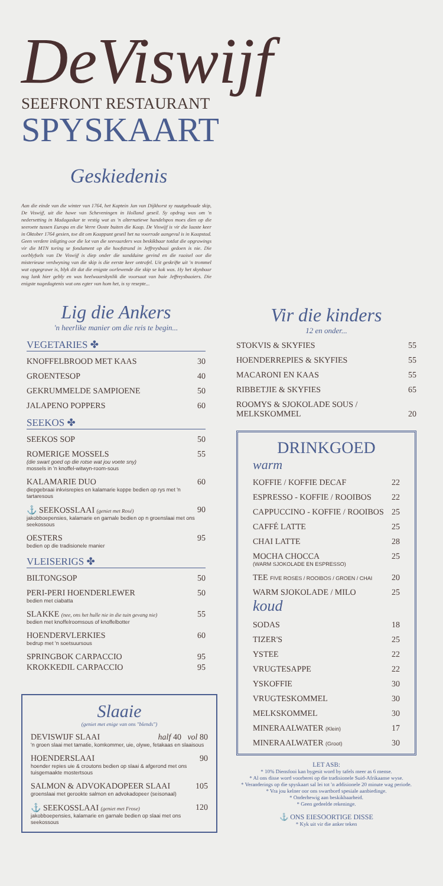DeViswijf
SEEFRONT RESTAURANT
SPYSKAART
Geskiedenis
Aan die einde van die winter van 1764, het Kaptein Jan van Dijkhorst sy nuutgeboude skip, De Viswijf, uit die hawe van Scheveningen in Holland geseil. Sy opdrag was om 'n nedersetting in Madagaskar te vestig wat as 'n alternatiewe handelspos moes dien op die seeroete tussen Europa en die Verre Ooste buiten die Kaap. De Viswijf is vir die laaste keer in Oktober 1764 gesien, toe dit om Kaappunt geseil het na voorrade aangevul is in Kaapstad. Geen verdere inligting oor die lot van die seevaarders was beskikbaar totdat die opgrawings vir die MTN toring se fondament op die hoofstrand in Jeffreysbaai gedoen is nie. Die oorblyfsels van De Viswijf is diep onder die sandduine gevind en die raaisel oor die misterieuse verdwyning van die skip is die eerste keer ontrafel. Uit geskrifte uit 'n trommel wat opgegrawe is, blyk dit dat die enigste oorlewende die skip se kok was. Hy het skynbaar nog lank hier gebly en was heelwaarskynlik die voorsaat van baie Jeffreysbaaiers. Die enigste nagedagtenis wat ons egter van hom het, is sy resepte...
Lig die Ankers
'n heerlike manier om die reis te begin...
VEGETARIES ✤
KNOFFELBROOD MET KAAS 30
GROENTESOP 40
GEKRUMMELDE SAMPIOENE 50
JALAPENO POPPERS 60
SEEKOS ✤
SEEKOS SOP 50
ROMERIGE MOSSELS 55
(die swart goed op die rotse wat jou voete sny)
mossels in 'n knoffel-witwyn-room-sous
KALAMARIE DUO 60
diepgebraai inkvisrepies en kalamarie koppe bedien op rys met 'n tartaresous
⚓ SEEKOSSLAAI (geniet met Rosé) 90
jakobboepensies, kalamarie en garnale bedien op n groenslaai met ons seekossous
OESTERS 95
bedien op die tradisionele manier
VLEISERIGS ✤
BILTONGSOP 50
PERI-PERI HOENDERLEWER 50
bedien met ciabatta
SLAKKE (nee, ons het hulle nie in die tuin gevang nie) 55
bedien met knoffelroomsous of knoffelbotter
HOENDERVLERKIES 60
bedrup met 'n soetsuursous
SPRINGBOK CARPACCIO 95
KROKKEDIL CARPACCIO 95
Slaaie
(geniet met enige van ons "blends")
DEVISWIJF SLAAI half 40 vol 80
'n groen slaai met tamatie, komkommer, uie, olywe, fetakaas en slaaisous
HOENDERSLAAI 90
hoender repies uie & croutons bedien op slaai & afgerond met ons tuisgemaakte mostertsous
SALMON & ADVOKADOPEER SLAAI 105
groenslaai met gerookte salmon en advokadopeer (seisonaal)
⚓ SEEKOSSLAAI (geniet met Frose) 120
jakobboepensies, kalamarie en garnale bedien op slaai met ons seekossous
Vir die kinders
12 en onder...
STOKVIS & SKYFIES 55
HOENDERREPIES & SKYFIES 55
MACARONI EN KAAS 55
RIBBETJIE & SKYFIES 65
ROOMYS & SJOKOLADE SOUS /
MELKSKOMMEL 20
DRINKGOED
warm
KOFFIE / KOFFIE DECAF 22
ESPRESSO - KOFFIE / ROOIBOS 22
CAPPUCCINO - KOFFIE / ROOIBOS 25
CAFFÉ LATTE 25
CHAI LATTE 28
MOCHA CHOCCA 25
(WARM SJOKOLADE EN ESPRESSO)
TEE FIVE ROSES / ROOIBOS / GROEN / CHAI 20
WARM SJOKOLADE / MILO 25
koud
SODAS 18
TIZER'S 25
YSTEE 22
VRUGTESAPPE 22
YSKOFFIE 30
VRUGTESKOMMEL 30
MELKSKOMMEL 30
MINERAALWATER (Klein) 17
MINERAALWATER (Groot) 30
LET ASB:
* 10% Diensfooi kan bygesit word by tafels meer as 6 mense.
* Al ons disse word voorberei op die tradisionele Suid-Afrikaanse wyse.
* Veranderings op die spyskaart sal lei tot 'n addisionele 20 minute wag periode.
* Vra jou kelner oor ons swartbord spesiale aanbiedinge.
* Onderhewig aan beskikbaarheid.
* Geen gedeelde rekeninge.
⚓ ONS EIESOORTIGE DISSE
* Kyk uit vir die anker teken